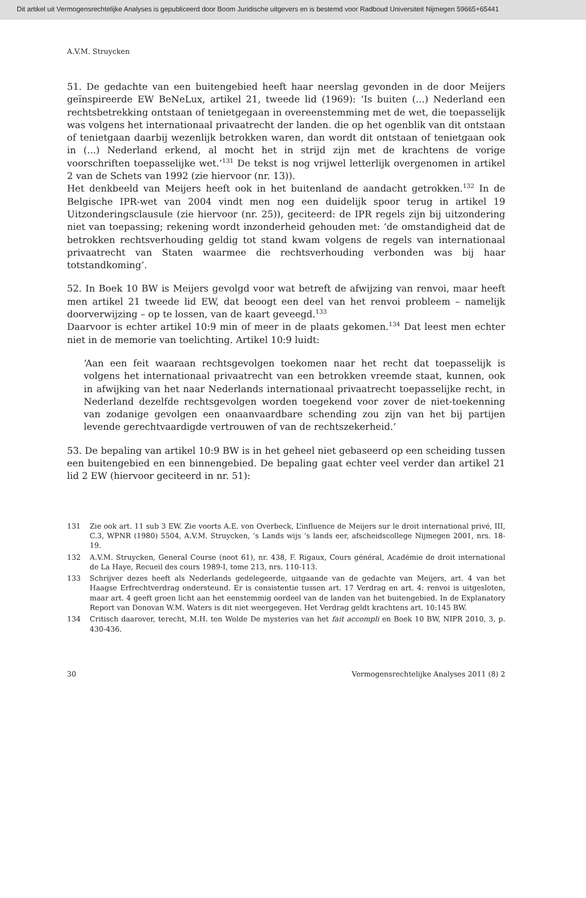Dit artikel uit Vermogensrechtelijke Analyses is gepubliceerd door Boom Juridische uitgevers en is bestemd voor Radboud Universiteit Nijmegen 59665+65441
A.V.M. Struycken
51. De gedachte van een buitengebied heeft haar neerslag gevonden in de door Meijers geïnspireerde EW BeNeLux, artikel 21, tweede lid (1969): ‘Is buiten (...) Nederland een rechtsbetrekking ontstaan of tenietgegaan in overeenstemming met de wet, die toepasselijk was volgens het internationaal privaatrecht der landen. die op het ogenblik van dit ontstaan of tenietgaan daarbij wezenlijk betrokken waren, dan wordt dit ontstaan of tenietgaan ook in (...) Nederland erkend, al mocht het in strijd zijn met de krachtens de vorige voorschriften toepasselijke wet.’<sup>131</sup> De tekst is nog vrijwel letterlijk overgenomen in artikel 2 van de Schets van 1992 (zie hiervoor (nr. 13)).
Het denkbeeld van Meijers heeft ook in het buitenland de aandacht getrokken.<sup>132</sup> In de Belgische IPR-wet van 2004 vindt men nog een duidelijk spoor terug in artikel 19 Uitzonderingsclausule (zie hiervoor (nr. 25)), geciteerd: de IPR regels zijn bij uitzondering niet van toepassing; rekening wordt inzonderheid gehouden met: ‘de omstandigheid dat de betrokken rechtsverhouding geldig tot stand kwam volgens de regels van internationaal privaatrecht van Staten waarmee die rechtsverhouding verbonden was bij haar totstandkoming’.
52. In Boek 10 BW is Meijers gevolgd voor wat betreft de afwijzing van renvoi, maar heeft men artikel 21 tweede lid EW, dat beoogt een deel van het renvoi probleem – namelijk doorverwijzing – op te lossen, van de kaart geveegd.<sup>133</sup>
Daarvoor is echter artikel 10:9 min of meer in de plaats gekomen.<sup>134</sup> Dat leest men echter niet in de memorie van toelichting. Artikel 10:9 luidt:
‘Aan een feit waaraan rechtsgevolgen toekomen naar het recht dat toepasselijk is volgens het internationaal privaatrecht van een betrokken vreemde staat, kunnen, ook in afwijking van het naar Nederlands internationaal privaatrecht toepasselijke recht, in Nederland dezelfde rechtsgevolgen worden toegekend voor zover de niet-toekenning van zodanige gevolgen een onaanvaardbare schending zou zijn van het bij partijen levende gerechtvaardigde vertrouwen of van de rechtszekerheid.’
53. De bepaling van artikel 10:9 BW is in het geheel niet gebaseerd op een scheiding tussen een buitengebied en een binnengebied. De bepaling gaat echter veel verder dan artikel 21 lid 2 EW (hiervoor geciteerd in nr. 51):
131 Zie ook art. 11 sub 3 EW. Zie voorts A.E. von Overbeck, L’influence de Meijers sur le droit international privé, III, C.3, WPNR (1980) 5504, A.V.M. Struycken, ’s Lands wijs ’s lands eer, afscheidscollege Nijmegen 2001, nrs. 18-19.
132 A.V.M. Struycken, General Course (noot 61), nr. 438, F. Rigaux, Cours général, Académie de droit international de La Haye, Recueil des cours 1989-I, tome 213, nrs. 110-113.
133 Schrijver dezes heeft als Nederlands gedelegeerde, uitgaande van de gedachte van Meijers, art. 4 van het Haagse Erfrechtverdrag ondersteund. Er is consistentie tussen art. 17 Verdrag en art. 4: renvoi is uitgesloten, maar art. 4 geeft groen licht aan het eenstemmig oordeel van de landen van het buitengebied. In de Explanatory Report van Donovan W.M. Waters is dit niet weergegeven. Het Verdrag geldt krachtens art. 10:145 BW.
134 Critisch daarover, terecht, M.H. ten Wolde De mysteries van het fait accompli en Boek 10 BW, NIPR 2010, 3, p. 430-436.
30 Vermogensrechtelijke Analyses 2011 (8) 2